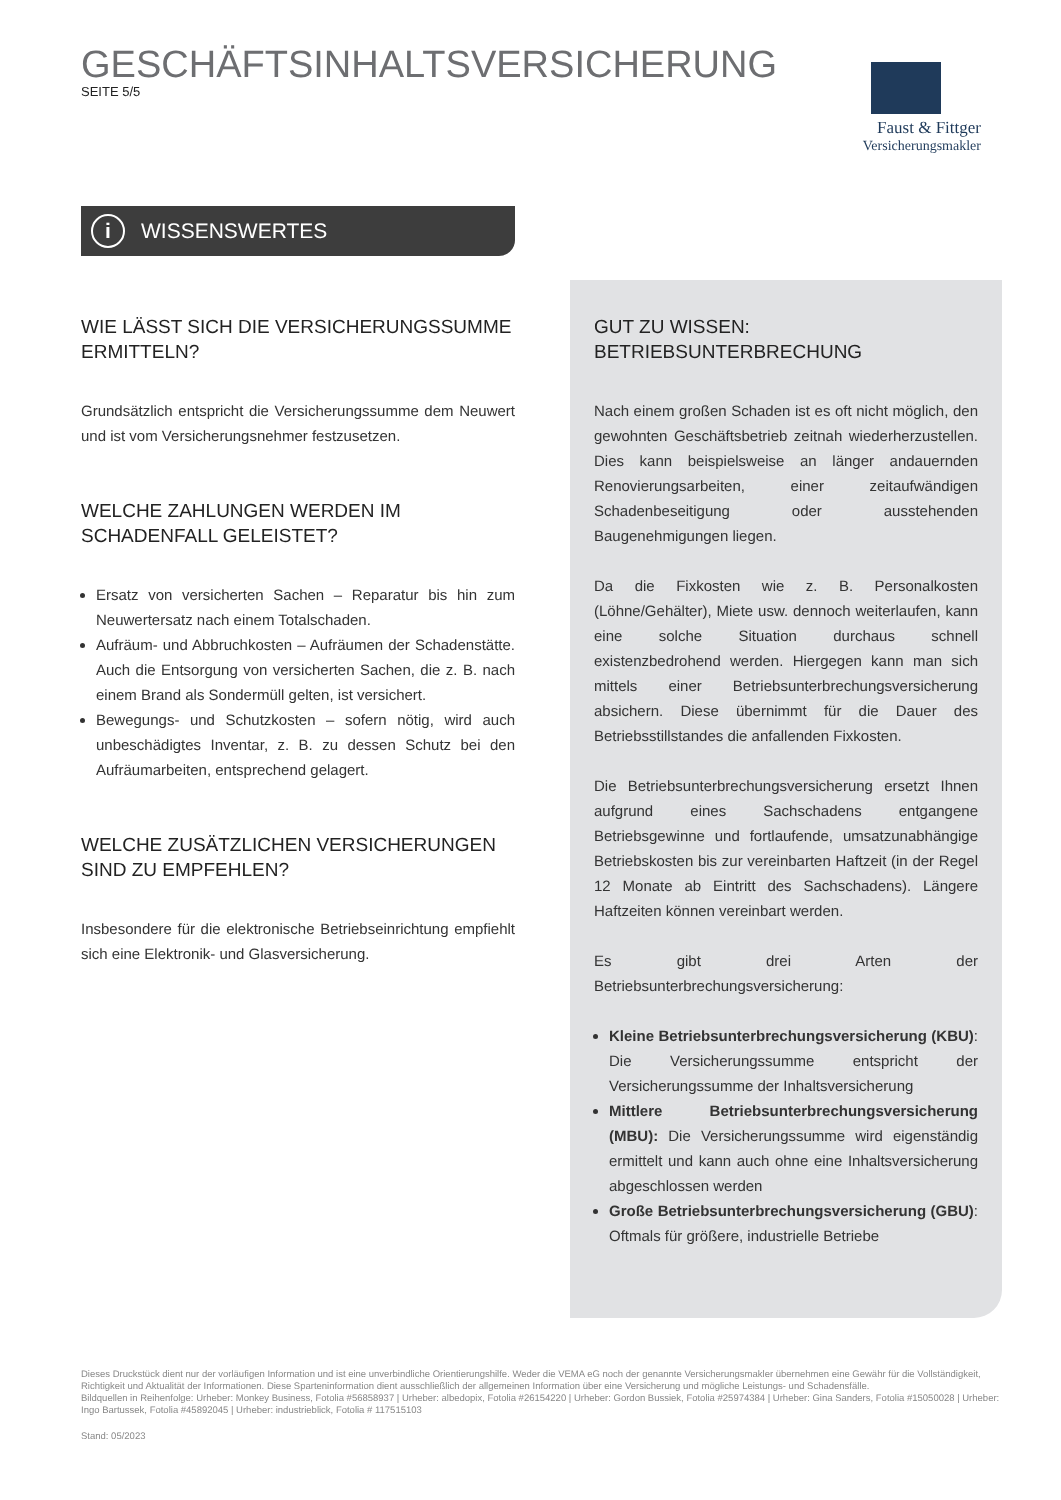GESCHÄFTSINHALTSVERSICHERUNG
SEITE 5/5
Faust & Fittger
Versicherungsmakler
i WISSENSWERTES
WIE LÄSST SICH DIE VERSICHERUNGSSUMME ERMITTELN?
Grundsätzlich entspricht die Versicherungssumme dem Neuwert und ist vom Versicherungsnehmer festzusetzen.
WELCHE ZAHLUNGEN WERDEN IM SCHADENFALL GELEISTET?
Ersatz von versicherten Sachen – Reparatur bis hin zum Neuwertersatz nach einem Totalschaden.
Aufräum- und Abbruchkosten – Aufräumen der Schadenstätte. Auch die Entsorgung von versicherten Sachen, die z. B. nach einem Brand als Sondermüll gelten, ist versichert.
Bewegungs- und Schutzkosten – sofern nötig, wird auch unbeschädigtes Inventar, z. B. zu dessen Schutz bei den Aufräumarbeiten, entsprechend gelagert.
WELCHE ZUSÄTZLICHEN VERSICHERUNGEN SIND ZU EMPFEHLEN?
Insbesondere für die elektronische Betriebseinrichtung empfiehlt sich eine Elektronik- und Glasversicherung.
GUT ZU WISSEN:
BETRIEBSUNTERBRECHUNG
Nach einem großen Schaden ist es oft nicht möglich, den gewohnten Geschäftsbetrieb zeitnah wiederherzustellen. Dies kann beispielsweise an länger andauernden Renovierungsarbeiten, einer zeitaufwändigen Schadenbeseitigung oder ausstehenden Baugenehmigungen liegen.
Da die Fixkosten wie z. B. Personalkosten (Löhne/Gehälter), Miete usw. dennoch weiterlaufen, kann eine solche Situation durchaus schnell existenzbedrohend werden. Hiergegen kann man sich mittels einer Betriebsunterbrechungsversicherung absichern. Diese übernimmt für die Dauer des Betriebsstillstandes die anfallenden Fixkosten.
Die Betriebsunterbrechungsversicherung ersetzt Ihnen aufgrund eines Sachschadens entgangene Betriebsgewinne und fortlaufende, umsatzunabhängige Betriebskosten bis zur vereinbarten Haftzeit (in der Regel 12 Monate ab Eintritt des Sachschadens). Längere Haftzeiten können vereinbart werden.
Es gibt drei Arten der Betriebsunterbrechungsversicherung:
Kleine Betriebsunterbrechungsversicherung (KBU): Die Versicherungssumme entspricht der Versicherungssumme der Inhaltsversicherung
Mittlere Betriebsunterbrechungsversicherung (MBU): Die Versicherungssumme wird eigenständig ermittelt und kann auch ohne eine Inhaltsversicherung abgeschlossen werden
Große Betriebsunterbrechungsversicherung (GBU): Oftmals für größere, industrielle Betriebe
Dieses Druckstück dient nur der vorläufigen Information und ist eine unverbindliche Orientierungshilfe. Weder die VEMA eG noch der genannte Versicherungsmakler übernehmen eine Gewähr für die Vollständigkeit, Richtigkeit und Aktualität der Informationen. Diese Sparteninformation dient ausschließlich der allgemeinen Information über eine Versicherung und mögliche Leistungs- und Schadensfälle.
Bildquellen in Reihenfolge: Urheber: Monkey Business, Fotolia #56858937 | Urheber: albedopix, Fotolia #26154220 | Urheber: Gordon Bussiek, Fotolia #25974384 | Urheber: Gina Sanders, Fotolia #15050028 | Urheber: Ingo Bartussek, Fotolia #45892045 | Urheber: industrieblick, Fotolia # 117515103
Stand: 05/2023